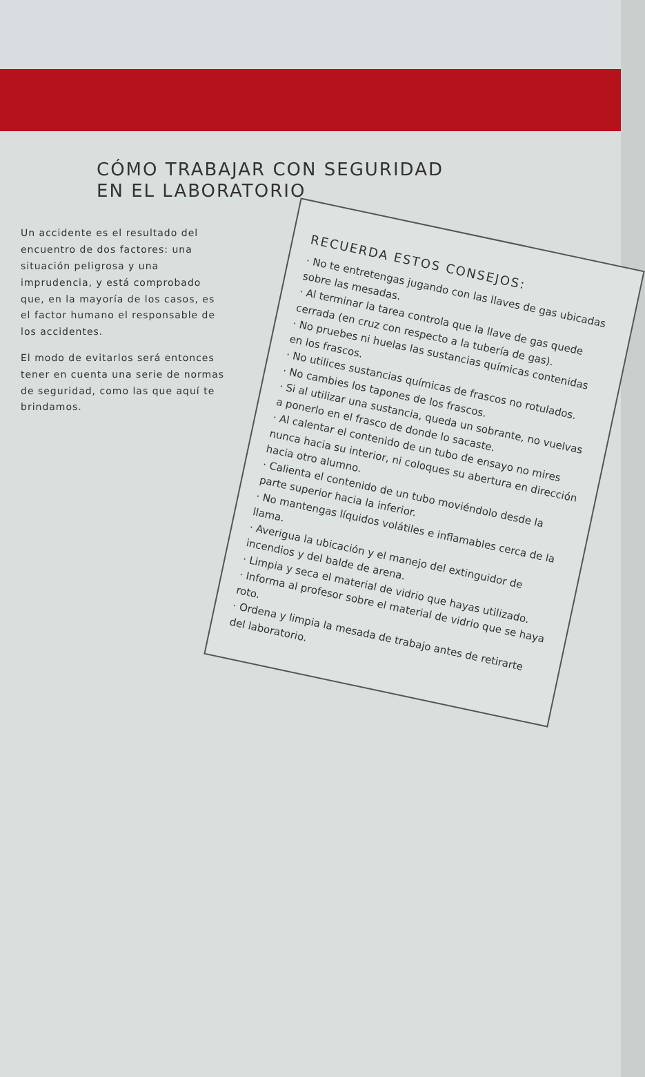CÓMO TRABAJAR CON SEGURIDAD
EN EL LABORATORIO
Un accidente es el resultado del encuentro de dos factores: una situación peligrosa y una imprudencia, y está comprobado que, en la mayoría de los casos, es el factor humano el responsable de los accidentes.
El modo de evitarlos será entonces tener en cuenta una serie de normas de seguridad, como las que aquí te brindamos.
RECUERDA ESTOS CONSEJOS:
· No te entretengas jugando con las llaves de gas ubicadas sobre las mesadas.
· Al terminar la tarea controla que la llave de gas quede cerrada (en cruz con respecto a la tubería de gas).
· No pruebes ni huelas las sustancias químicas contenidas en los frascos.
· No utilices sustancias químicas de frascos no rotulados.
· No cambies los tapones de los frascos.
· Si al utilizar una sustancia, queda un sobrante, no vuelvas a ponerlo en el frasco de donde lo sacaste.
· Al calentar el contenido de un tubo de ensayo no mires nunca hacia su interior, ni coloques su abertura en dirección hacia otro alumno.
· Calienta el contenido de un tubo moviéndolo desde la parte superior hacia la inferior.
· No mantengas líquidos volátiles e inflamables cerca de la llama.
· Averigua la ubicación y el manejo del extinguidor de incendios y del balde de arena.
· Limpia y seca el material de vidrio que hayas utilizado.
· Informa al profesor sobre el material de vidrio que se haya roto.
· Ordena y limpia la mesada de trabajo antes de retirarte del laboratorio.